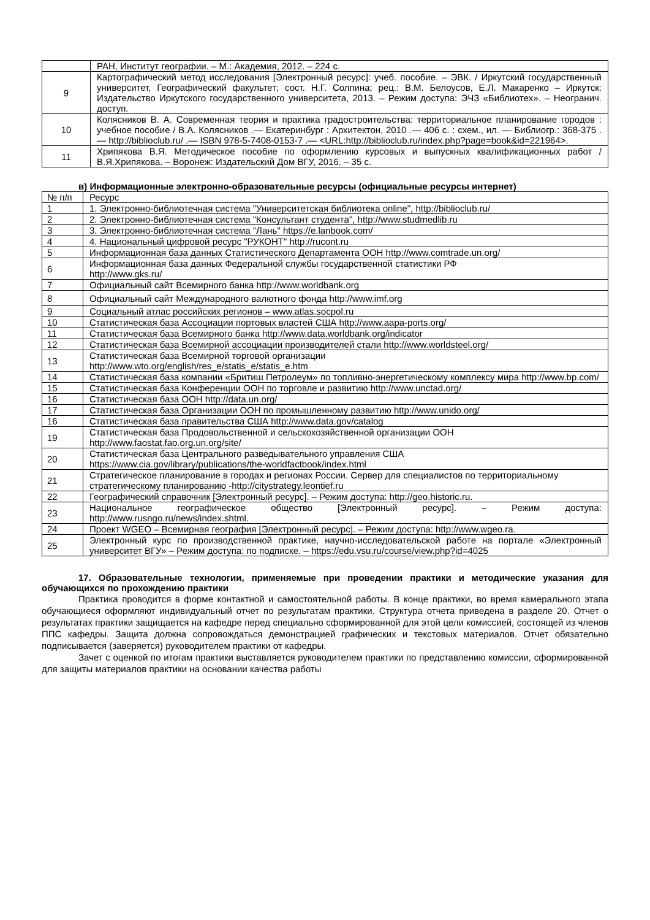| | РАН, Институт географии. – М.: Академия, 2012. – 224 с. |
| 9 | Картографический метод исследования [Электронный ресурс]: учеб. пособие. – ЭВК. / Иркутский государственный университет, Географический факультет; сост. Н.Г. Солпина; рец.: В.М. Белоусов, Е.Л. Макаренко – Иркутск: Издательство Иркутского государственного университета, 2013. – Режим доступа: ЭЧЗ «Библиотех». – Неогранич. доступ. |
| 10 | Колясников В. А. Современная теория и практика градостроительства: территориальное планирование городов : учебное пособие / В.А. Колясников .— Екатеринбург : Архитектон, 2010 .— 406 с. : схем., ил. — Библиогр.: 368-375 .— http://biblioclub.ru/ .— ISBN 978-5-7408-0153-7 .— <URL:http://biblioclub.ru/index.php?page=book&id=221964>. |
| 11 | Хрипякова В.Я. Методическое пособие по оформлению курсовых и выпускных квалификационных работ / В.Я.Хрипякова. – Воронеж: Издательский Дом ВГУ, 2016. – 35 с. |
в) Информационные электронно-образовательные ресурсы (официальные ресурсы интернет)
| № п/п | Ресурс |
| --- | --- |
| 1 | 1. Электронно-библиотечная система "Университетская библиотека online", http://biblioclub.ru/ |
| 2 | 2. Электронно-библиотечная система "Консультант студента", http://www.studmedlib.ru |
| 3 | 3. Электронно-библиотечная система "Лань" https://e.lanbook.com/ |
| 4 | 4. Национальный цифровой ресурс "РУКОНТ" http://rucont.ru |
| 5 | Информационная база данных Статистического Департамента ООН http://www.comtrade.un.org/ |
| 6 | Информационная база данных Федеральной службы государственной статистики РФ http://www.gks.ru/ |
| 7 | Официальный сайт Всемирного банка http://www.worldbank.org |
| 8 | Официальный сайт Международного валютного фонда http://www.imf.org |
| 9 | Социальный атлас российских регионов – www.atlas.socpol.ru |
| 10 | Статистическая база Ассоциации портовых властей США http://www.aapa-ports.org/ |
| 11 | Статистическая база Всемирного банка http://www.data.worldbank.org/indicator |
| 12 | Статистическая база Всемирной ассоциации производителей стали http://www.worldsteel.org/ |
| 13 | Статистическая база Всемирной торговой организации http://www.wto.org/english/res_e/statis_e/statis_e.htm |
| 14 | Статистическая база компании «Бритиш Петролеум» по топливно-энергетическому комплексу мира http://www.bp.com/ |
| 15 | Статистическая база Конференции ООН по торговле и развитию http://www.unctad.org/ |
| 16 | Статистическая база ООН http://data.un.org/ |
| 17 | Статистическая база Организации ООН по промышленному развитию http://www.unido.org/ |
| 16 | Статистическая база правительства США http://www.data.gov/catalog |
| 19 | Статистическая база Продовольственной и сельскохозяйственной организации ООН http://www.faostat.fao.org.un.org/site/ |
| 20 | Статистическая база Центрального разведывательного управления США https://www.cia.gov/library/publications/the-worldfactbook/index.html |
| 21 | Стратегическое планирование в городах и регионах России. Сервер для специалистов по территориальному стратегическому планированию -http://citystrategy.leontief.ru |
| 22 | Географический справочник [Электронный ресурс]. – Режим доступа: http://geo.historic.ru. |
| 23 | Национальное географическое общество [Электронный ресурс]. – Режим доступа: http://www.rusngo.ru/news/index.shtml. |
| 24 | Проект WGEO – Всемирная география [Электронный ресурс]. – Режим доступа: http://www.wgeo.ra. |
| 25 | Электронный курс по производственной практике, научно-исследовательской работе на портале «Электронный университет ВГУ» – Режим доступа: по подписке. – https://edu.vsu.ru/course/view.php?id=4025 |
17. Образовательные технологии, применяемые при проведении практики и методические указания для обучающихся по прохождению практики
Практика проводится в форме контактной и самостоятельной работы. В конце практики, во время камерального этапа обучающиеся оформляют индивидуальный отчет по результатам практики. Структура отчета приведена в разделе 20. Отчет о результатах практики защищается на кафедре перед специально сформированной для этой цели комиссией, состоящей из членов ППС кафедры. Защита должна сопровождаться демонстрацией графических и текстовых материалов. Отчет обязательно подписывается (заверяется) руководителем практики от кафедры.
Зачет с оценкой по итогам практики выставляется руководителем практики по представлению комиссии, сформированной для защиты материалов практики на основании качества работы